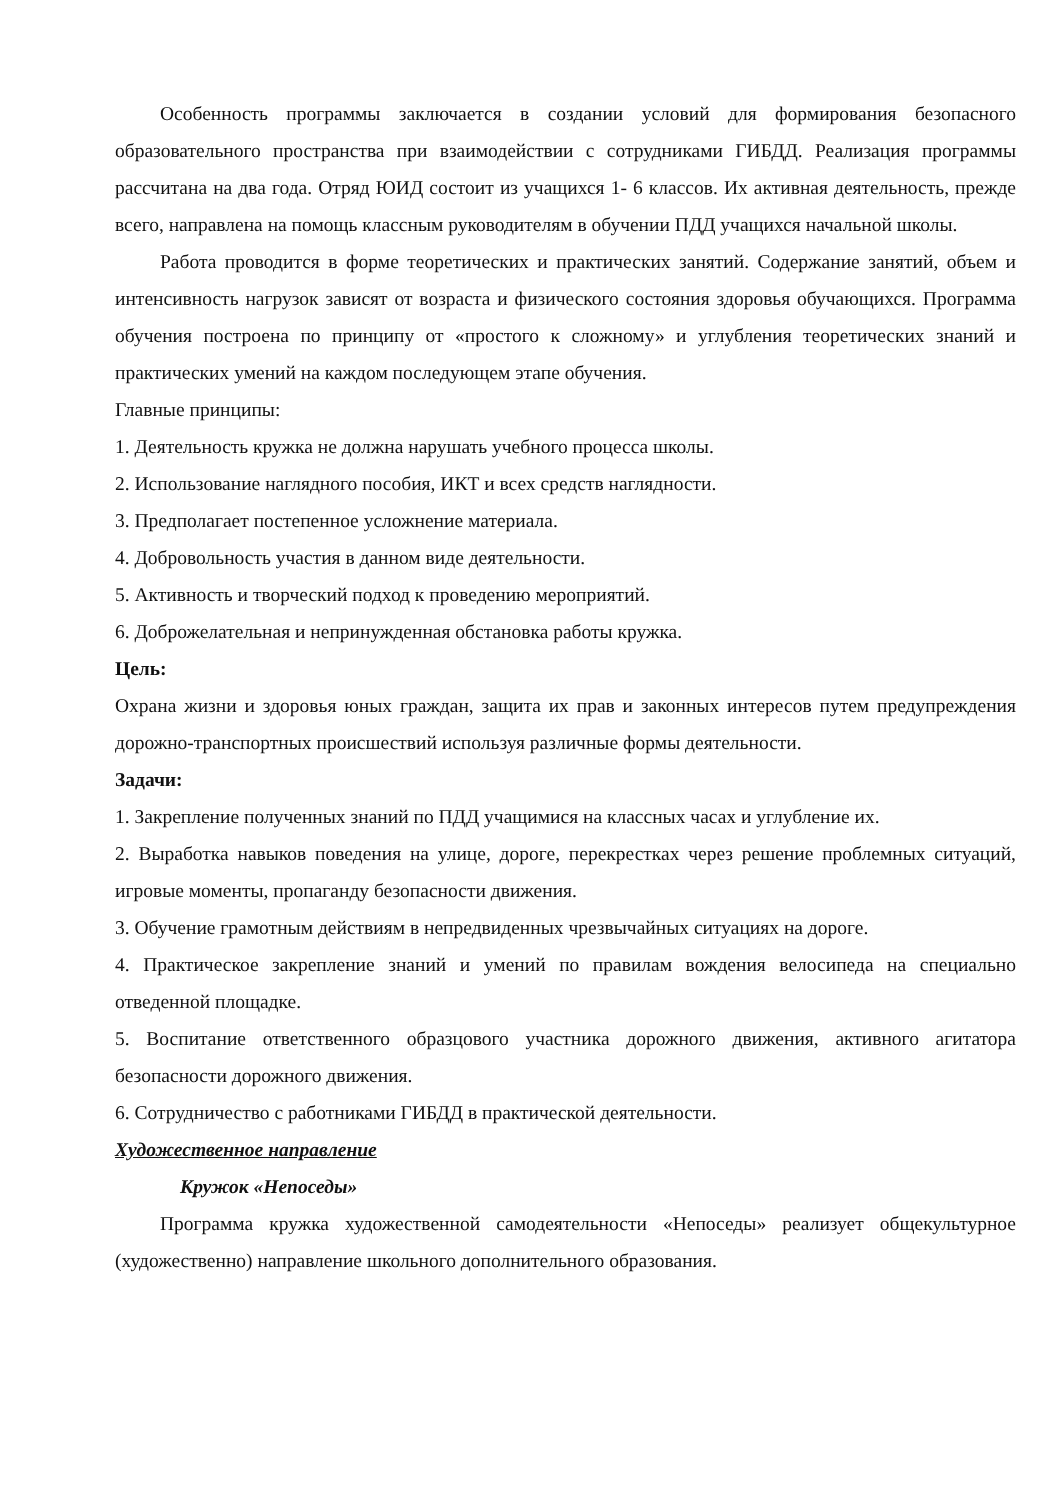Особенность программы заключается в создании условий для формирования безопасного образовательного пространства при взаимодействии с сотрудниками ГИБДД. Реализация программы рассчитана на два года. Отряд ЮИД состоит из учащихся 1- 6 классов. Их активная деятельность, прежде всего, направлена на помощь классным руководителям в обучении ПДД учащихся начальной школы.
Работа проводится в форме теоретических и практических занятий. Содержание занятий, объем и интенсивность нагрузок зависят от возраста и физического состояния здоровья обучающихся. Программа обучения построена по принципу от «простого к сложному» и углубления теоретических знаний и практических умений на каждом последующем этапе обучения.
Главные принципы:
1. Деятельность кружка не должна нарушать учебного процесса школы.
2. Использование наглядного пособия, ИКТ и всех средств наглядности.
3. Предполагает постепенное усложнение материала.
4. Добровольность участия в данном виде деятельности.
5. Активность и творческий подход к проведению мероприятий.
6. Доброжелательная и непринужденная обстановка работы кружка.
Цель:
Охрана жизни и здоровья юных граждан, защита их прав и законных интересов путем предупреждения дорожно-транспортных происшествий используя различные формы деятельности.
Задачи:
1. Закрепление полученных знаний по ПДД учащимися на классных часах и углубление их.
2. Выработка навыков поведения на улице, дороге, перекрестках через решение проблемных ситуаций, игровые моменты, пропаганду безопасности движения.
3. Обучение грамотным действиям в непредвиденных чрезвычайных ситуациях на дороге.
4. Практическое закрепление знаний и умений по правилам вождения велосипеда на специально отведенной площадке.
5. Воспитание ответственного образцового участника дорожного движения, активного агитатора безопасности дорожного движения.
6. Сотрудничество с работниками ГИБДД в практической деятельности.
Художественное направление
Кружок «Непоседы»
Программа кружка художественной самодеятельности «Непоседы» реализует общекультурное (художественно) направление школьного дополнительного образования.